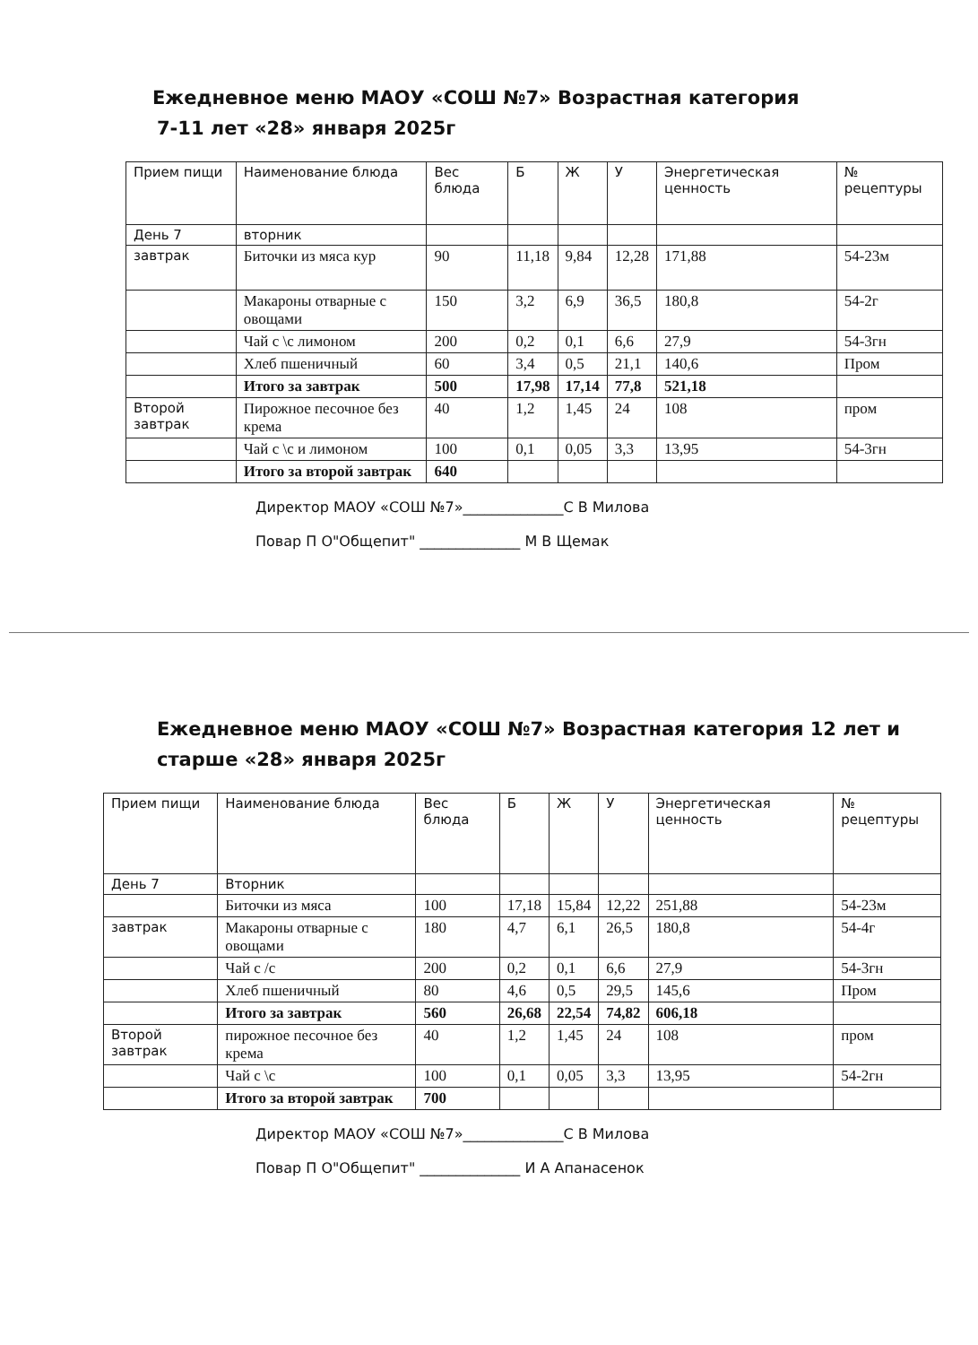Ежедневное меню МАОУ «СОШ №7» Возрастная категория
7-11 лет «28» января 2025г
| Прием пищи | Наименование блюда | Вес блюда | Б | Ж | У | Энергетическая ценность | № рецептуры |
| День 7 | вторник | | | | | | |
| завтрак | Биточки из мяса кур | 90 | 11,18 | 9,84 | 12,28 | 171,88 | 54-23м |
| | Макароны отварные с овощами | 150 | 3,2 | 6,9 | 36,5 | 180,8 | 54-2г |
| | Чай с \с лимоном | 200 | 0,2 | 0,1 | 6,6 | 27,9 | 54-3гн |
| | Хлеб пшеничный | 60 | 3,4 | 0,5 | 21,1 | 140,6 | Пром |
| | Итого за завтрак | 500 | 17,98 | 17,14 | 77,8 | 521,18 | |
| Второй завтрак | Пирожное песочное без крема | 40 | 1,2 | 1,45 | 24 | 108 | пром |
| | Чай с \с и лимоном | 100 | 0,1 | 0,05 | 3,3 | 13,95 | 54-3гн |
| | Итого за второй завтрак | 640 | | | | | |
Директор МАОУ «СОШ №7»______________С В Милова
Повар П О"Общепит" ______________ М В Щемак
Ежедневное меню МАОУ «СОШ №7» Возрастная категория 12 лет и старше «28» января 2025г
| Прием пищи | Наименование блюда | Вес блюда | Б | Ж | У | Энергетическая ценность | № рецептуры |
| День 7 | Вторник | | | | | | |
| | Биточки из мяса | 100 | 17,18 | 15,84 | 12,22 | 251,88 | 54-23м |
| завтрак | Макароны отварные с овощами | 180 | 4,7 | 6,1 | 26,5 | 180,8 | 54-4г |
| | Чай с /с | 200 | 0,2 | 0,1 | 6,6 | 27,9 | 54-3гн |
| | Хлеб пшеничный | 80 | 4,6 | 0,5 | 29,5 | 145,6 | Пром |
| | Итого за завтрак | 560 | 26,68 | 22,54 | 74,82 | 606,18 | |
| Второй завтрак | пирожное песочное без крема | 40 | 1,2 | 1,45 | 24 | 108 | пром |
| | Чай с \с | 100 | 0,1 | 0,05 | 3,3 | 13,95 | 54-2гн |
| | Итого за второй завтрак | 700 | | | | | |
Директор МАОУ «СОШ №7»______________С В Милова
Повар П О"Общепит" ______________ И А Апанасенок